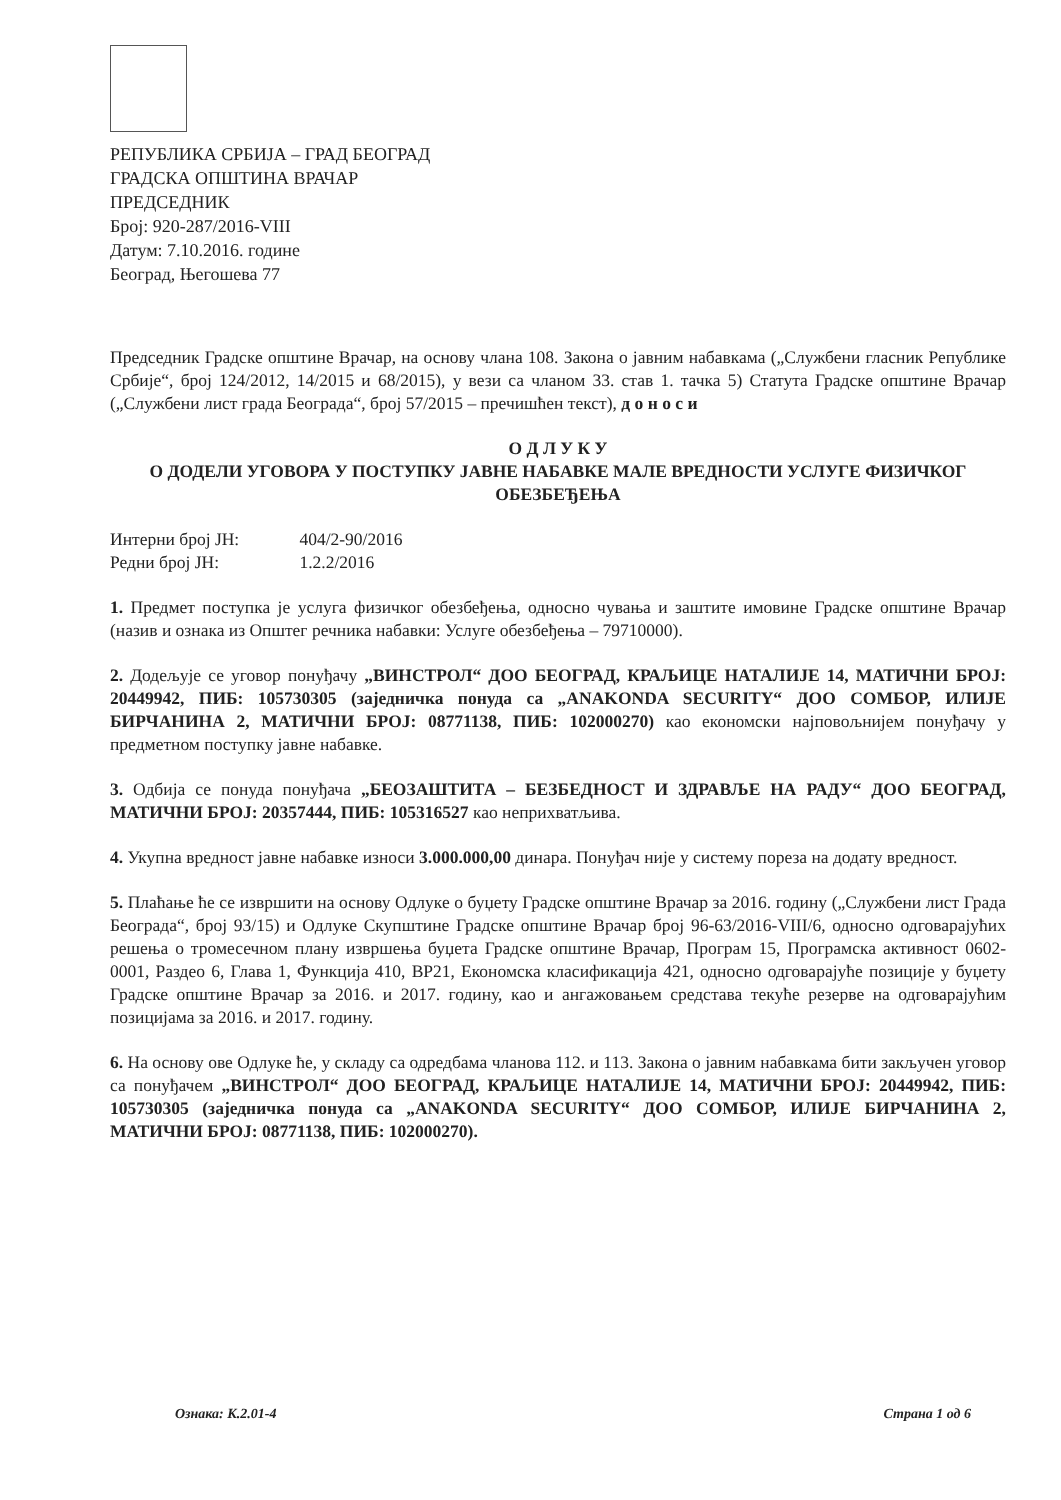РЕПУБЛИКА СРБИЈА – ГРАД БЕОГРАД
ГРАДСКА ОПШТИНА ВРАЧАР
ПРЕДСЕДНИК
Број: 920-287/2016-VIII
Датум: 7.10.2016. године
Београд, Његошева 77
Председник Градске општине Врачар, на основу члана 108. Закона о јавним набавкама („Службени гласник Републике Србије“, број 124/2012, 14/2015 и 68/2015), у вези са чланом 33. став 1. тачка 5) Статута Градске општине Врачар („Службени лист града Београда“, број 57/2015 – пречишћен текст), д о н о с и
О Д Л У К У
О ДОДЕЛИ УГОВОРА У ПОСТУПКУ ЈАВНЕ НАБАВКЕ МАЛЕ ВРЕДНОСТИ УСЛУГЕ ФИЗИЧКОГ ОБЕЗБЕЂЕЊА
Интерни број ЈН: 404/2-90/2016
Редни број ЈН: 1.2.2/2016
1. Предмет поступка је услуга физичког обезбеђења, односно чувања и заштите имовине Градске општине Врачар (назив и ознака из Општег речника набавки: Услуге обезбеђења – 79710000).
2. Додељује се уговор понуђачу „ВИНСТРОЛ“ ДОО БЕОГРАД, КРАЉИЦЕ НАТАЛИЈЕ 14, МАТИЧНИ БРОЈ: 20449942, ПИБ: 105730305 (заједничка понуда са „ANAKONDA SECURITY“ ДОО СОМБОР, ИЛИЈЕ БИРЧАНИНА 2, МАТИЧНИ БРОЈ: 08771138, ПИБ: 102000270) као економски најповољнијем понуђачу у предметном поступку јавне набавке.
3. Одбија се понуда понуђача „БЕОЗАШТИТА – БЕЗБЕДНОСТ И ЗДРАВЉЕ НА РАДУ“ ДОО БЕОГРАД, МАТИЧНИ БРОЈ: 20357444, ПИБ: 105316527 као неприхватљива.
4. Укупна вредност јавне набавке износи 3.000.000,00 динара. Понуђач није у систему пореза на додату вредност.
5. Плаћање ће се извршити на основу Одлуке о буџету Градске општине Врачар за 2016. годину („Службени лист Града Београда“, број 93/15) и Одлуке Скупштине Градске општине Врачар број 96-63/2016-VIII/6, односно одговарајућих решења о тромесечном плану извршења буџета Градске општине Врачар, Програм 15, Програмска активност 0602-0001, Раздео 6, Глава 1, Функција 410, ВР21, Економска класификација 421, односно одговарајуће позиције у буџету Градске општине Врачар за 2016. и 2017. годину, као и ангажовањем средстава текуће резерве на одговарајућим позицијама за 2016. и 2017. годину.
6. На основу ове Одлуке ће, у складу са одредбама чланова 112. и 113. Закона о јавним набавкама бити закључен уговор са понуђачем „ВИНСТРОЛ“ ДОО БЕОГРАД, КРАЉИЦЕ НАТАЛИЈЕ 14, МАТИЧНИ БРОЈ: 20449942, ПИБ: 105730305 (заједничка понуда са „ANAKONDA SECURITY“ ДОО СОМБОР, ИЛИЈЕ БИРЧАНИНА 2, МАТИЧНИ БРОЈ: 08771138, ПИБ: 102000270).
Ознака: К.2.01-4 Страна 1 од 6